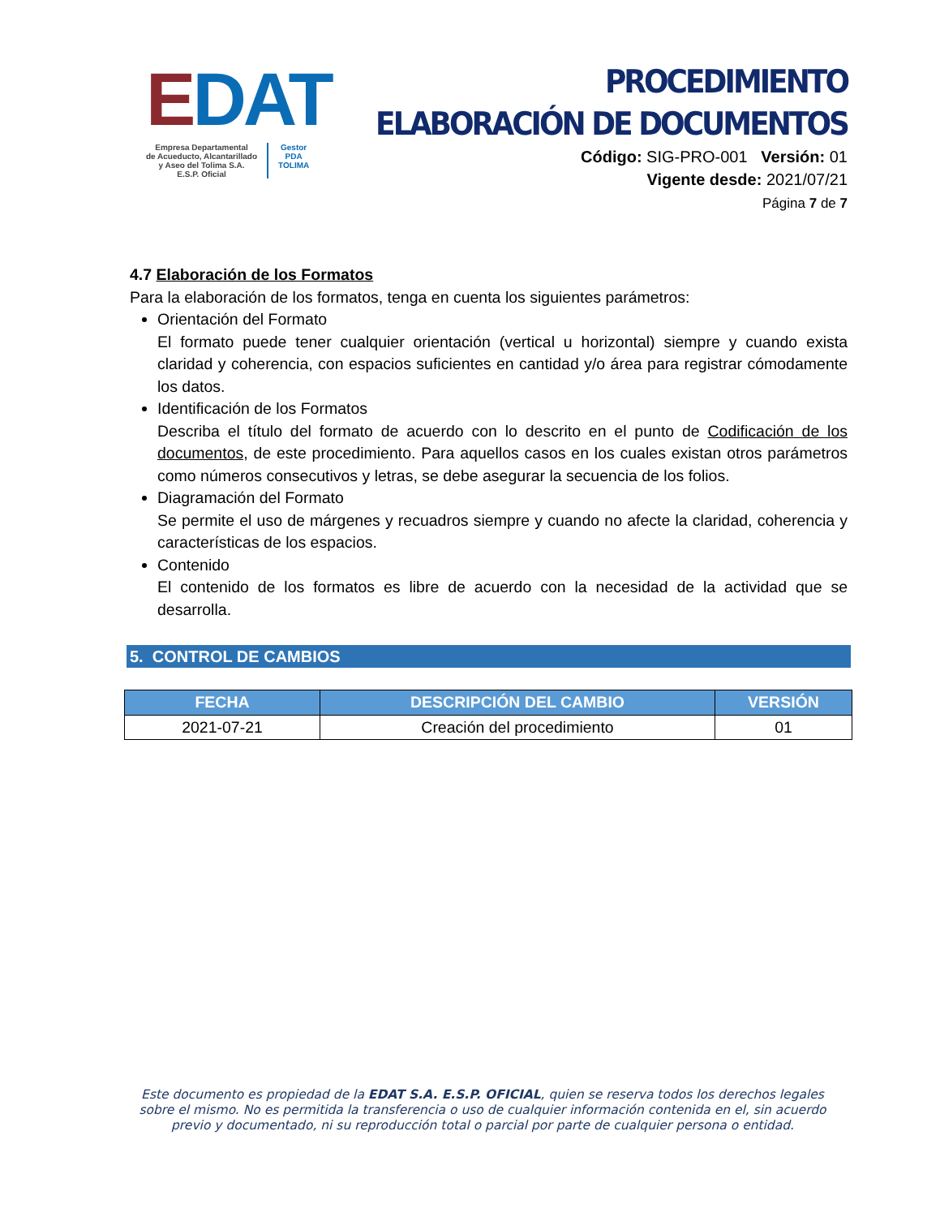EDAT
Empresa Departamental
de Acueducto, Alcantarillado
y Aseo del Tolima S.A.
E.S.P. Oficial
Gestor
PDA
TOLIMA
PROCEDIMIENTO
ELABORACIÓN DE DOCUMENTOS
Código: SIG-PRO-001 Versión: 01
Vigente desde: 2021/07/21
Página 7 de 7
4.7 Elaboración de los Formatos
Para la elaboración de los formatos, tenga en cuenta los siguientes parámetros:
Orientación del Formato
El formato puede tener cualquier orientación (vertical u horizontal) siempre y cuando exista claridad y coherencia, con espacios suficientes en cantidad y/o área para registrar cómodamente los datos.
Identificación de los Formatos
Describa el título del formato de acuerdo con lo descrito en el punto de Codificación de los documentos, de este procedimiento. Para aquellos casos en los cuales existan otros parámetros como números consecutivos y letras, se debe asegurar la secuencia de los folios.
Diagramación del Formato
Se permite el uso de márgenes y recuadros siempre y cuando no afecte la claridad, coherencia y características de los espacios.
Contenido
El contenido de los formatos es libre de acuerdo con la necesidad de la actividad que se desarrolla.
5. CONTROL DE CAMBIOS
| FECHA | DESCRIPCIÓN DEL CAMBIO | VERSIÓN |
| --- | --- | --- |
| 2021-07-21 | Creación del procedimiento | 01 |
Este documento es propiedad de la EDAT S.A. E.S.P. OFICIAL, quien se reserva todos los derechos legales sobre el mismo. No es permitida la transferencia o uso de cualquier información contenida en el, sin acuerdo previo y documentado, ni su reproducción total o parcial por parte de cualquier persona o entidad.